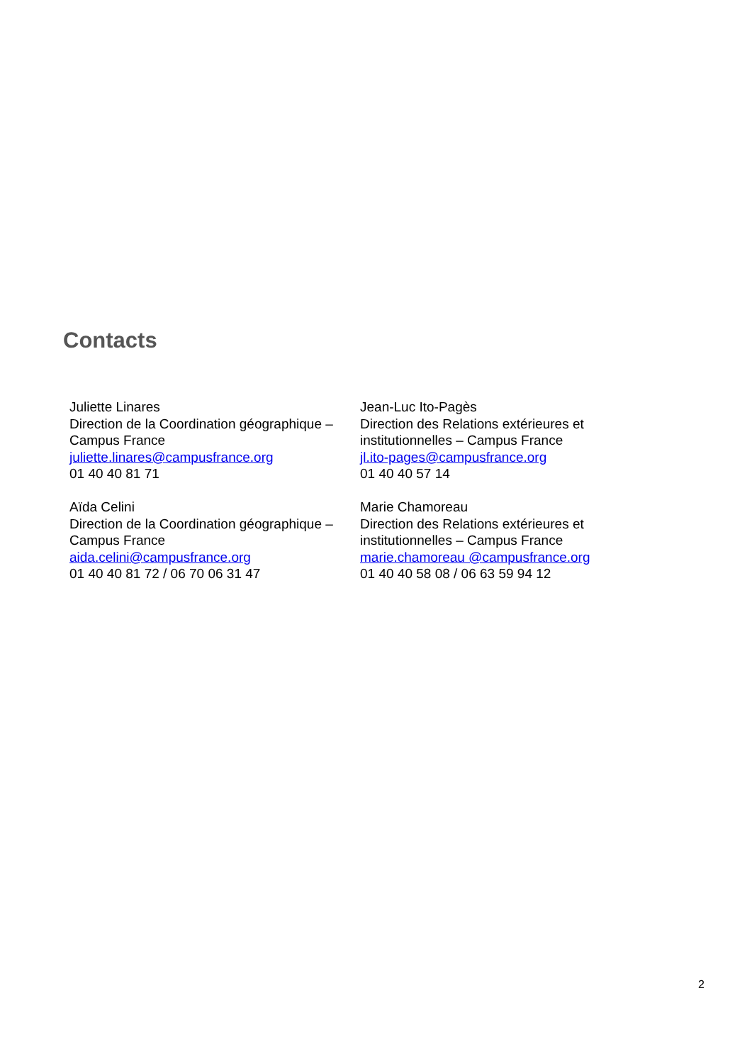Contacts
Juliette Linares
Direction de la Coordination géographique – Campus France
juliette.linares@campusfrance.org
01 40 40 81 71
Jean-Luc Ito-Pagès
Direction des Relations extérieures et institutionnelles – Campus France
jl.ito-pages@campusfrance.org
01 40 40 57 14
Aïda Celini
Direction de la Coordination géographique – Campus France
aida.celini@campusfrance.org
01 40 40 81 72 / 06 70 06 31 47
Marie Chamoreau
Direction des Relations extérieures et institutionnelles – Campus France
marie.chamoreau @campusfrance.org
01 40 40 58 08 / 06 63 59 94 12
2